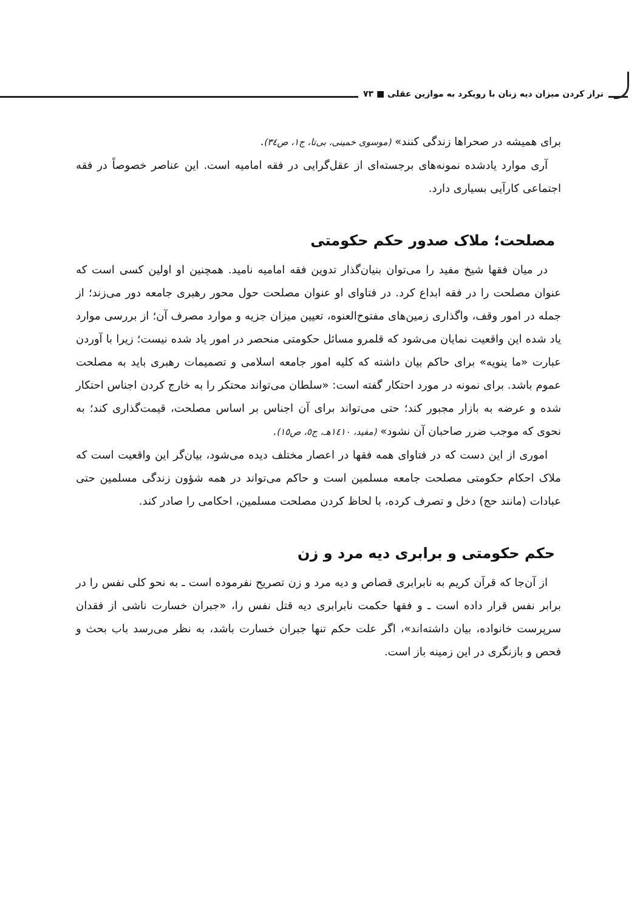تراز کردن میزان دیه زنان با رویکرد به موازین عقلی ■ ٧٣
برای همیشه در صحراها زندگی کنند» (موسوی خمینی، بی‌تا، ج١، ص٣٤).
آری موارد یادشده نمونه‌های برجسته‌ای از عقل‌گرایی در فقه امامیه است. این عناصر خصوصاً در فقه اجتماعی کارآیی بسیاری دارد.
مصلحت؛ ملاک صدور حکم حکومتی
در میان فقها شیخ مفید را می‌توان بنیان‌گذار تدوین فقه امامیه نامید. همچنین او اولین کسی است که عنوان مصلحت را در فقه ابداع کرد. در فتاوای او عنوان مصلحت حول محور رهبری جامعه دور می‌زند؛ از جمله در امور وقف، واگذاری زمین‌های مفتوح‌العنوه، تعیین میزان جزیه و موارد مصرف آن؛ از بررسی موارد یاد شده این واقعیت نمایان می‌شود که قلمرو مسائل حکومتی منحصر در امور یاد شده نیست؛ زیرا با آوردن عبارت «ما ینویه» برای حاکم بیان داشته که کلیه امور جامعه اسلامی و تصمیمات رهبری باید به مصلحت عموم باشد. برای نمونه در مورد احتکار گفته است: «سلطان می‌تواند محتکر را به خارج کردن اجناس احتکار شده و عرضه به بازار مجبور کند؛ حتی می‌تواند برای آن اجناس بر اساس مصلحت، قیمت‌گذاری کند؛ به نحوی که موجب ضرر صاحبان آن نشود» (مفید، ١٤١٠هـ، ج٥، ص١٥).
اموری از این دست که در فتاوای همه فقها در اعصار مختلف دیده می‌شود، بیان‌گر این واقعیت است که ملاک احکام حکومتی مصلحت جامعه مسلمین است و حاکم می‌تواند در همه شؤون زندگی مسلمین حتی عبادات (مانند حج) دخل و تصرف کرده، با لحاظ کردن مصلحت مسلمین، احکامی را صادر کند.
حکم حکومتی و برابری دیه مرد و زن
از آن‌جا که قرآن کریم به نابرابری قصاص و دیه مرد و زن تصریح نفرموده است ـ به نحو کلی نفس را در برابر نفس قرار داده است ـ و فقها حکمت نابرابری دیه قتل نفس را، «جبران خسارت ناشی از فقدان سرپرست خانواده، بیان داشته‌اند»، اگر علت حکم تنها جبران خسارت باشد، به نظر می‌رسد باب بحث و فحص و بازنگری در این زمینه باز است.